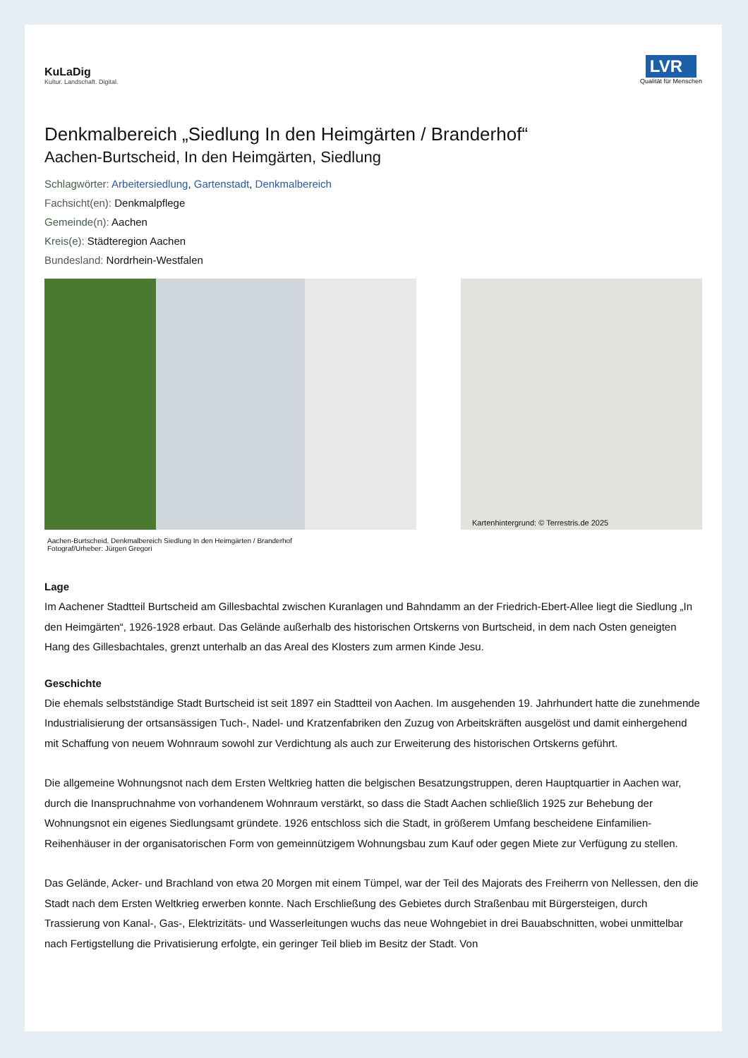KuLaDig
Kultur. Landschaft. Digital.
LVR
Qualität für Menschen
Denkmalbereich „Siedlung In den Heimgärten / Branderhof“
Aachen-Burtscheid, In den Heimgärten, Siedlung
Schlagwörter: Arbeitersiedlung, Gartenstadt, Denkmalbereich
Fachsicht(en): Denkmalpflege
Gemeinde(n): Aachen
Kreis(e): Städteregion Aachen
Bundesland: Nordrhein-Westfalen
Aachen-Burtscheid, Denkmalbereich Siedlung In den Heimgärten / Branderhof
Fotograf/Urheber: Jürgen Gregori
Kartenhintergrund: © Terrestris.de 2025
Lage
Im Aachener Stadtteil Burtscheid am Gillesbachtal zwischen Kuranlagen und Bahndamm an der Friedrich-Ebert-Allee liegt die Siedlung „In den Heimgärten“, 1926-1928 erbaut. Das Gelände außerhalb des historischen Ortskerns von Burtscheid, in dem nach Osten geneigten Hang des Gillesbachtales, grenzt unterhalb an das Areal des Klosters zum armen Kinde Jesu.
Geschichte
Die ehemals selbstständige Stadt Burtscheid ist seit 1897 ein Stadtteil von Aachen. Im ausgehenden 19. Jahrhundert hatte die zunehmende Industrialisierung der ortsansässigen Tuch-, Nadel- und Kratzenfabriken den Zuzug von Arbeitskräften ausgelöst und damit einhergehend mit Schaffung von neuem Wohnraum sowohl zur Verdichtung als auch zur Erweiterung des historischen Ortskerns geführt.
Die allgemeine Wohnungsnot nach dem Ersten Weltkrieg hatten die belgischen Besatzungstruppen, deren Hauptquartier in Aachen war, durch die Inanspruchnahme von vorhandenem Wohnraum verstärkt, so dass die Stadt Aachen schließlich 1925 zur Behebung der Wohnungsnot ein eigenes Siedlungsamt gründete. 1926 entschloss sich die Stadt, in größerem Umfang bescheidene Einfamilien-Reihenhäuser in der organisatorischen Form von gemeinnützigem Wohnungsbau zum Kauf oder gegen Miete zur Verfügung zu stellen.
Das Gelände, Acker- und Brachland von etwa 20 Morgen mit einem Tümpel, war der Teil des Majorats des Freiherrn von Nellessen, den die Stadt nach dem Ersten Weltkrieg erwerben konnte. Nach Erschließung des Gebietes durch Straßenbau mit Bürgersteigen, durch Trassierung von Kanal-, Gas-, Elektrizitäts- und Wasserleitungen wuchs das neue Wohngebiet in drei Bauabschnitten, wobei unmittelbar nach Fertigstellung die Privatisierung erfolgte, ein geringer Teil blieb im Besitz der Stadt. Von